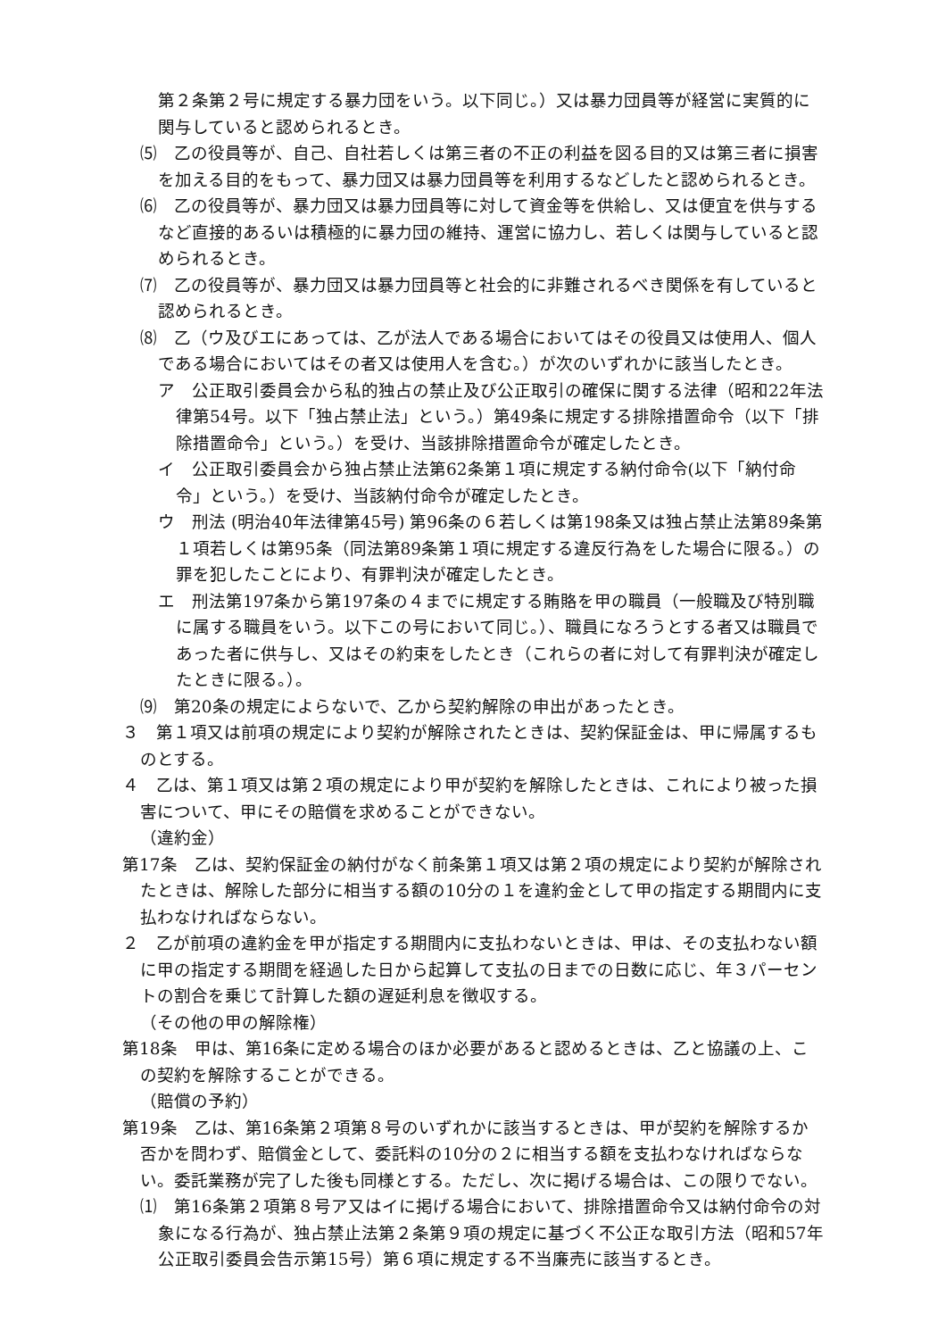第２条第２号に規定する暴力団をいう。以下同じ。）又は暴力団員等が経営に実質的に関与していると認められるとき。
⑸　乙の役員等が、自己、自社若しくは第三者の不正の利益を図る目的又は第三者に損害を加える目的をもって、暴力団又は暴力団員等を利用するなどしたと認められるとき。
⑹　乙の役員等が、暴力団又は暴力団員等に対して資金等を供給し、又は便宜を供与するなど直接的あるいは積極的に暴力団の維持、運営に協力し、若しくは関与していると認められるとき。
⑺　乙の役員等が、暴力団又は暴力団員等と社会的に非難されるべき関係を有していると認められるとき。
⑻　乙（ウ及びエにあっては、乙が法人である場合においてはその役員又は使用人、個人である場合においてはその者又は使用人を含む。）が次のいずれかに該当したとき。
ア　公正取引委員会から私的独占の禁止及び公正取引の確保に関する法律（昭和22年法律第54号。以下「独占禁止法」という。）第49条に規定する排除措置命令（以下「排除措置命令」という。）を受け、当該排除措置命令が確定したとき。
イ　公正取引委員会から独占禁止法第62条第１項に規定する納付命令(以下「納付命令」という。）を受け、当該納付命令が確定したとき。
ウ　刑法 (明治40年法律第45号) 第96条の６若しくは第198条又は独占禁止法第89条第１項若しくは第95条（同法第89条第１項に規定する違反行為をした場合に限る。）の罪を犯したことにより、有罪判決が確定したとき。
エ　刑法第197条から第197条の４までに規定する賄賂を甲の職員（一般職及び特別職に属する職員をいう。以下この号において同じ。）、職員になろうとする者又は職員であった者に供与し、又はその約束をしたとき（これらの者に対して有罪判決が確定したときに限る。）。
⑼　第20条の規定によらないで、乙から契約解除の申出があったとき。
３　第１項又は前項の規定により契約が解除されたときは、契約保証金は、甲に帰属するものとする。
４　乙は、第１項又は第２項の規定により甲が契約を解除したときは、これにより被った損害について、甲にその賠償を求めることができない。
（違約金）
第17条　乙は、契約保証金の納付がなく前条第１項又は第２項の規定により契約が解除されたときは、解除した部分に相当する額の10分の１を違約金として甲の指定する期間内に支払わなければならない。
２　乙が前項の違約金を甲が指定する期間内に支払わないときは、甲は、その支払わない額に甲の指定する期間を経過した日から起算して支払の日までの日数に応じ、年３パーセントの割合を乗じて計算した額の遅延利息を徴収する。
（その他の甲の解除権）
第18条　甲は、第16条に定める場合のほか必要があると認めるときは、乙と協議の上、この契約を解除することができる。
（賠償の予約）
第19条　乙は、第16条第２項第８号のいずれかに該当するときは、甲が契約を解除するか否かを問わず、賠償金として、委託料の10分の２に相当する額を支払わなければならない。委託業務が完了した後も同様とする。ただし、次に掲げる場合は、この限りでない。
⑴　第16条第２項第８号ア又はイに掲げる場合において、排除措置命令又は納付命令の対象になる行為が、独占禁止法第２条第９項の規定に基づく不公正な取引方法（昭和57年公正取引委員会告示第15号）第６項に規定する不当廉売に該当するとき。